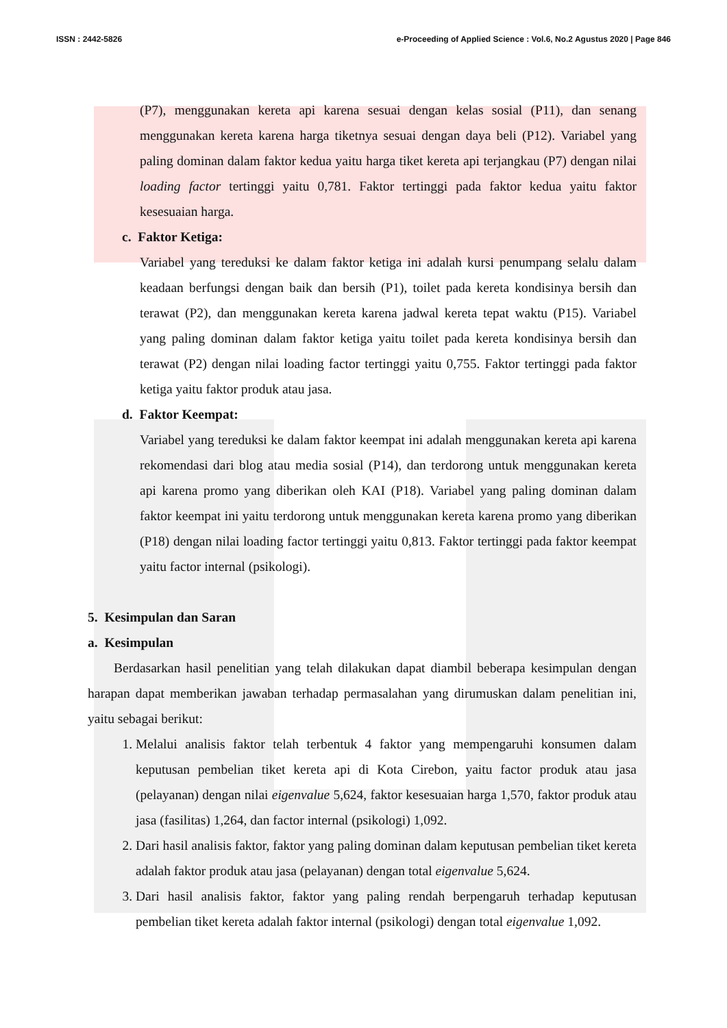ISSN : 2442-5826 e-Proceeding of Applied Science : Vol.6, No.2 Agustus 2020 | Page 846
(P7), menggunakan kereta api karena sesuai dengan kelas sosial (P11), dan senang menggunakan kereta karena harga tiketnya sesuai dengan daya beli (P12). Variabel yang paling dominan dalam faktor kedua yaitu harga tiket kereta api terjangkau (P7) dengan nilai loading factor tertinggi yaitu 0,781. Faktor tertinggi pada faktor kedua yaitu faktor kesesuaian harga.
c. Faktor Ketiga:
Variabel yang tereduksi ke dalam faktor ketiga ini adalah kursi penumpang selalu dalam keadaan berfungsi dengan baik dan bersih (P1), toilet pada kereta kondisinya bersih dan terawat (P2), dan menggunakan kereta karena jadwal kereta tepat waktu (P15). Variabel yang paling dominan dalam faktor ketiga yaitu toilet pada kereta kondisinya bersih dan terawat (P2) dengan nilai loading factor tertinggi yaitu 0,755. Faktor tertinggi pada faktor ketiga yaitu faktor produk atau jasa.
d. Faktor Keempat:
Variabel yang tereduksi ke dalam faktor keempat ini adalah menggunakan kereta api karena rekomendasi dari blog atau media sosial (P14), dan terdorong untuk menggunakan kereta api karena promo yang diberikan oleh KAI (P18). Variabel yang paling dominan dalam faktor keempat ini yaitu terdorong untuk menggunakan kereta karena promo yang diberikan (P18) dengan nilai loading factor tertinggi yaitu 0,813. Faktor tertinggi pada faktor keempat yaitu factor internal (psikologi).
5. Kesimpulan dan Saran
a. Kesimpulan
Berdasarkan hasil penelitian yang telah dilakukan dapat diambil beberapa kesimpulan dengan harapan dapat memberikan jawaban terhadap permasalahan yang dirumuskan dalam penelitian ini, yaitu sebagai berikut:
1. Melalui analisis faktor telah terbentuk 4 faktor yang mempengaruhi konsumen dalam keputusan pembelian tiket kereta api di Kota Cirebon, yaitu factor produk atau jasa (pelayanan) dengan nilai eigenvalue 5,624, faktor kesesuaian harga 1,570, faktor produk atau jasa (fasilitas) 1,264, dan factor internal (psikologi) 1,092.
2. Dari hasil analisis faktor, faktor yang paling dominan dalam keputusan pembelian tiket kereta adalah faktor produk atau jasa (pelayanan) dengan total eigenvalue 5,624.
3. Dari hasil analisis faktor, faktor yang paling rendah berpengaruh terhadap keputusan pembelian tiket kereta adalah faktor internal (psikologi) dengan total eigenvalue 1,092.